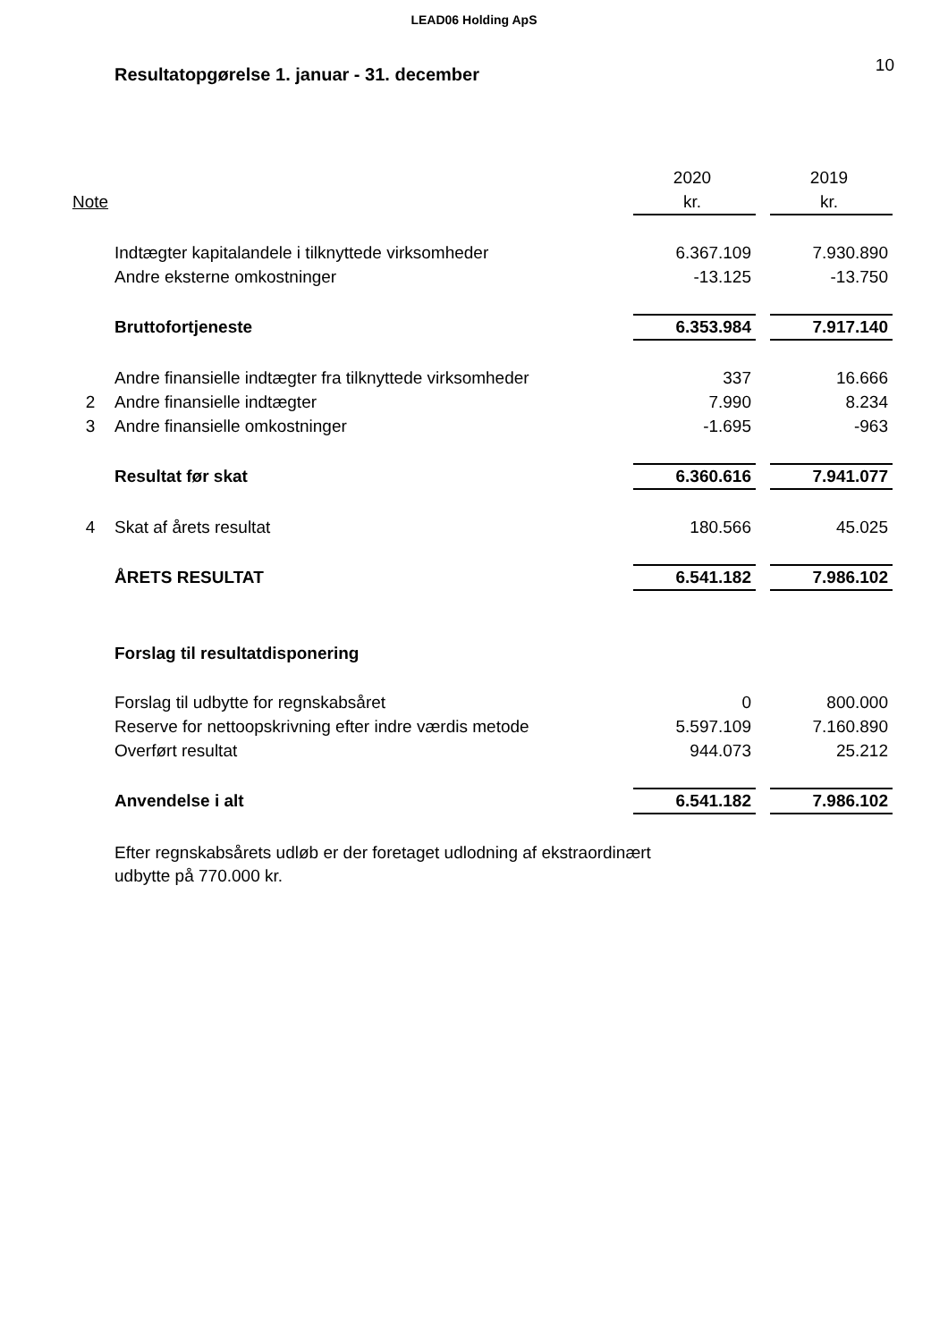LEAD06 Holding ApS
Resultatopgørelse 1. januar - 31. december
10
| | | 2020 | | 2019 |
| --- | --- | --- | --- | --- |
| Note | | kr. | | kr. |
| | Indtægter kapitalandele i tilknyttede virksomheder | 6.367.109 | | 7.930.890 |
| | Andre eksterne omkostninger | -13.125 | | -13.750 |
| | Bruttofortjeneste | 6.353.984 | | 7.917.140 |
| | Andre finansielle indtægter fra tilknyttede virksomheder | 337 | | 16.666 |
| 2 | Andre finansielle indtægter | 7.990 | | 8.234 |
| 3 | Andre finansielle omkostninger | -1.695 | | -963 |
| | Resultat før skat | 6.360.616 | | 7.941.077 |
| 4 | Skat af årets resultat | 180.566 | | 45.025 |
| | ÅRETS RESULTAT | 6.541.182 | | 7.986.102 |
| | Forslag til resultatdisponering | | | |
| | Forslag til udbytte for regnskabsåret | 0 | | 800.000 |
| | Reserve for nettoopskrivning efter indre værdis metode | 5.597.109 | | 7.160.890 |
| | Overført resultat | 944.073 | | 25.212 |
| | Anvendelse i alt | 6.541.182 | | 7.986.102 |
Efter regnskabsårets udløb er der foretaget udlodning af ekstraordinært
udbytte på 770.000 kr.